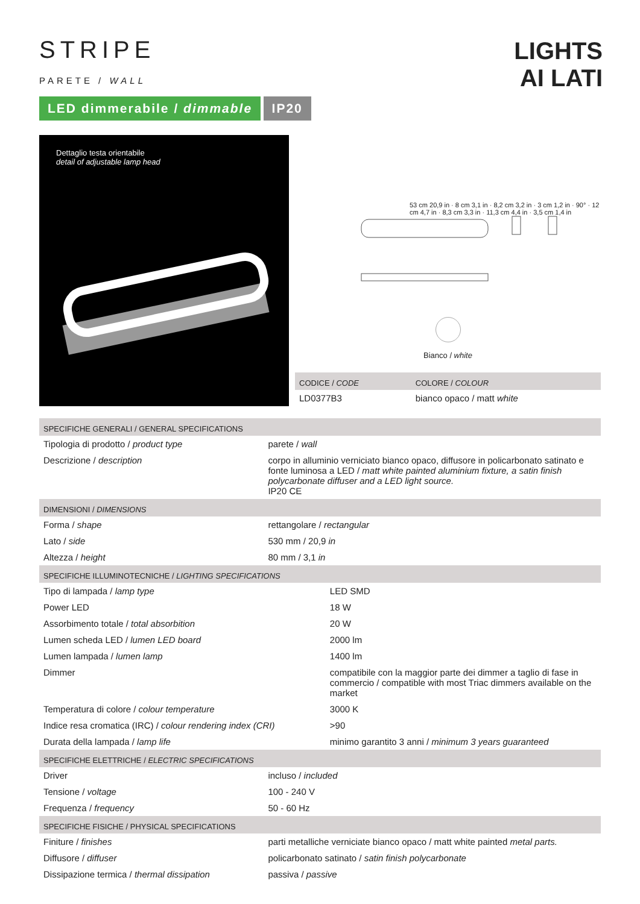STRIPE
PARETE / WALL
LIGHTS
AI LATI
LED dimmerabile / dimmable IP20
Dettaglio testa orientabile
detail of adjustable lamp head
53 cm 20,9 in · 8 cm 3,1 in · 8,2 cm 3,2 in · 3 cm 1,2 in · 90° · 12 cm 4,7 in · 8,3 cm 3,3 in · 11,3 cm 4,4 in · 3,5 cm 1,4 in
Bianco / white
| CODICE / CODE | COLORE / COLOUR |
| LD0377B3 | bianco opaco / matt white |
| SPECIFICHE GENERALI / GENERAL SPECIFICATIONS | |
| Tipologia di prodotto / product type | parete / wall |
| Descrizione / description | corpo in alluminio verniciato bianco opaco, diffusore in policarbonato satinato e fonte luminosa a LED / matt white painted aluminium fixture, a satin finish polycarbonate diffuser and a LED light source. IP20 CE |
| DIMENSIONI / DIMENSIONS | |
| Forma / shape | rettangolare / rectangular |
| Lato / side | 530 mm / 20,9 in |
| Altezza / height | 80 mm / 3,1 in |
| SPECIFICHE ILLUMINOTECNICHE / LIGHTING SPECIFICATIONS | |
| Tipo di lampada / lamp type | LED SMD |
| Power LED | 18 W |
| Assorbimento totale / total absorbition | 20 W |
| Lumen scheda LED / lumen LED board | 2000 lm |
| Lumen lampada / lumen lamp | 1400 lm |
| Dimmer | compatibile con la maggior parte dei dimmer a taglio di fase in commercio / compatible with most Triac dimmers available on the market |
| Temperatura di colore / colour temperature | 3000 K |
| Indice resa cromatica (IRC) / colour rendering index (CRI) | >90 |
| Durata della lampada / lamp life | minimo garantito 3 anni / minimum 3 years guaranteed |
| SPECIFICHE ELETTRICHE / ELECTRIC SPECIFICATIONS | |
| Driver | incluso / included |
| Tensione / voltage | 100 - 240 V |
| Frequenza / frequency | 50 - 60 Hz |
| SPECIFICHE FISICHE / PHYSICAL SPECIFICATIONS | |
| Finiture / finishes | parti metalliche verniciate bianco opaco / matt white painted metal parts. |
| Diffusore / diffuser | policarbonato satinato / satin finish polycarbonate |
| Dissipazione termica / thermal dissipation | passiva / passive |